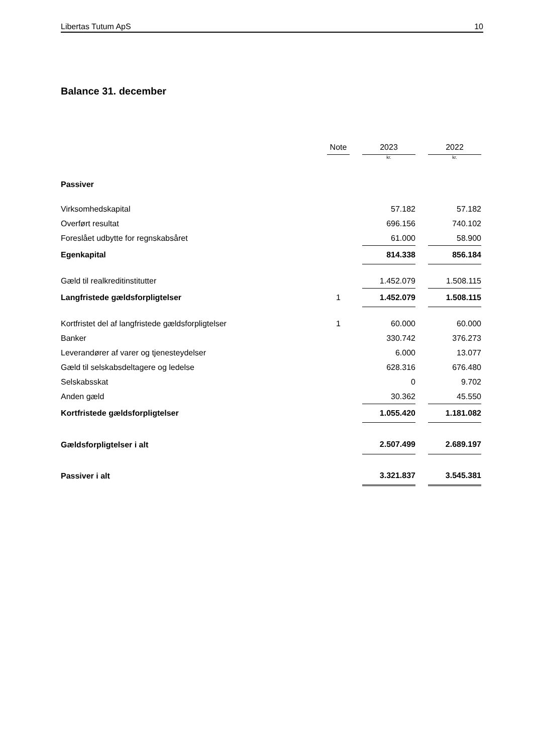Libertas Tutum ApS 10
Balance 31. december
| | Note | | 2023 | | 2022 |
| --- | --- | --- | --- | --- | --- |
| | | | kr. | | kr. |
| Passiver | | | | | |
| Virksomhedskapital | | | 57.182 | | 57.182 |
| Overført resultat | | | 696.156 | | 740.102 |
| Foreslået udbytte for regnskabsåret | | | 61.000 | | 58.900 |
| Egenkapital | | | 814.338 | | 856.184 |
| Gæld til realkreditinstitutter | | | 1.452.079 | | 1.508.115 |
| Langfristede gældsforpligtelser | 1 | | 1.452.079 | | 1.508.115 |
| Kortfristet del af langfristede gældsforpligtelser | 1 | | 60.000 | | 60.000 |
| Banker | | | 330.742 | | 376.273 |
| Leverandører af varer og tjenesteydelser | | | 6.000 | | 13.077 |
| Gæld til selskabsdeltagere og ledelse | | | 628.316 | | 676.480 |
| Selskabsskat | | | 0 | | 9.702 |
| Anden gæld | | | 30.362 | | 45.550 |
| Kortfristede gældsforpligtelser | | | 1.055.420 | | 1.181.082 |
| Gældsforpligtelser i alt | | | 2.507.499 | | 2.689.197 |
| Passiver i alt | | | 3.321.837 | | 3.545.381 |